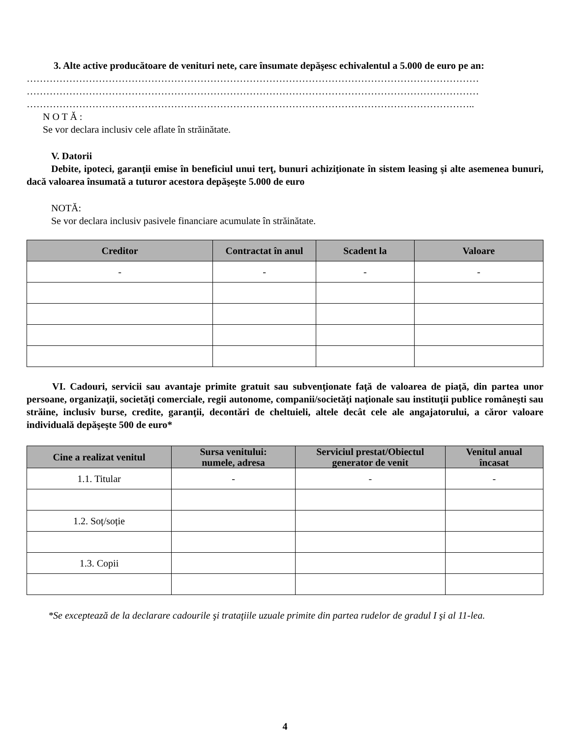3. Alte active producătoare de venituri nete, care însumate depăşesc echivalentul a 5.000 de euro pe an:
…………………………………………………………………………………………………………………………
…………………………………………………………………………………………………………………………
………………………………………………………………………………………………………………………..
N O T Ă :
Se vor declara inclusiv cele aflate în străinătate.
V. Datorii
Debite, ipoteci, garanţii emise în beneficiul unui terţ, bunuri achiziţionate în sistem leasing şi alte asemenea bunuri, dacă valoarea însumată a tuturor acestora depăşeşte 5.000 de euro
NOTĂ:
Se vor declara inclusiv pasivele financiare acumulate în străinătate.
| Creditor | Contractat în anul | Scadent la | Valoare |
| --- | --- | --- | --- |
| - | - | - | - |
VI. Cadouri, servicii sau avantaje primite gratuit sau subvenţionate faţă de valoarea de piaţă, din partea unor persoane, organizaţii, societăţi comerciale, regii autonome, companii/societăţi naţionale sau instituţii publice româneşti sau străine, inclusiv burse, credite, garanţii, decontări de cheltuieli, altele decât cele ale angajatorului, a căror valoare individuală depăşeşte 500 de euro*
| Cine a realizat venitul | Sursa venitului: numele, adresa | Serviciul prestat/Obiectul generator de venit | Venitul anual încasat |
| --- | --- | --- | --- |
| 1.1. Titular | - | - | - |
| 1.2. Soț/soție | | | |
| 1.3. Copii | | | |
*Se exceptează de la declarare cadourile şi trataţiile uzuale primite din partea rudelor de gradul I şi al 11-lea.
4